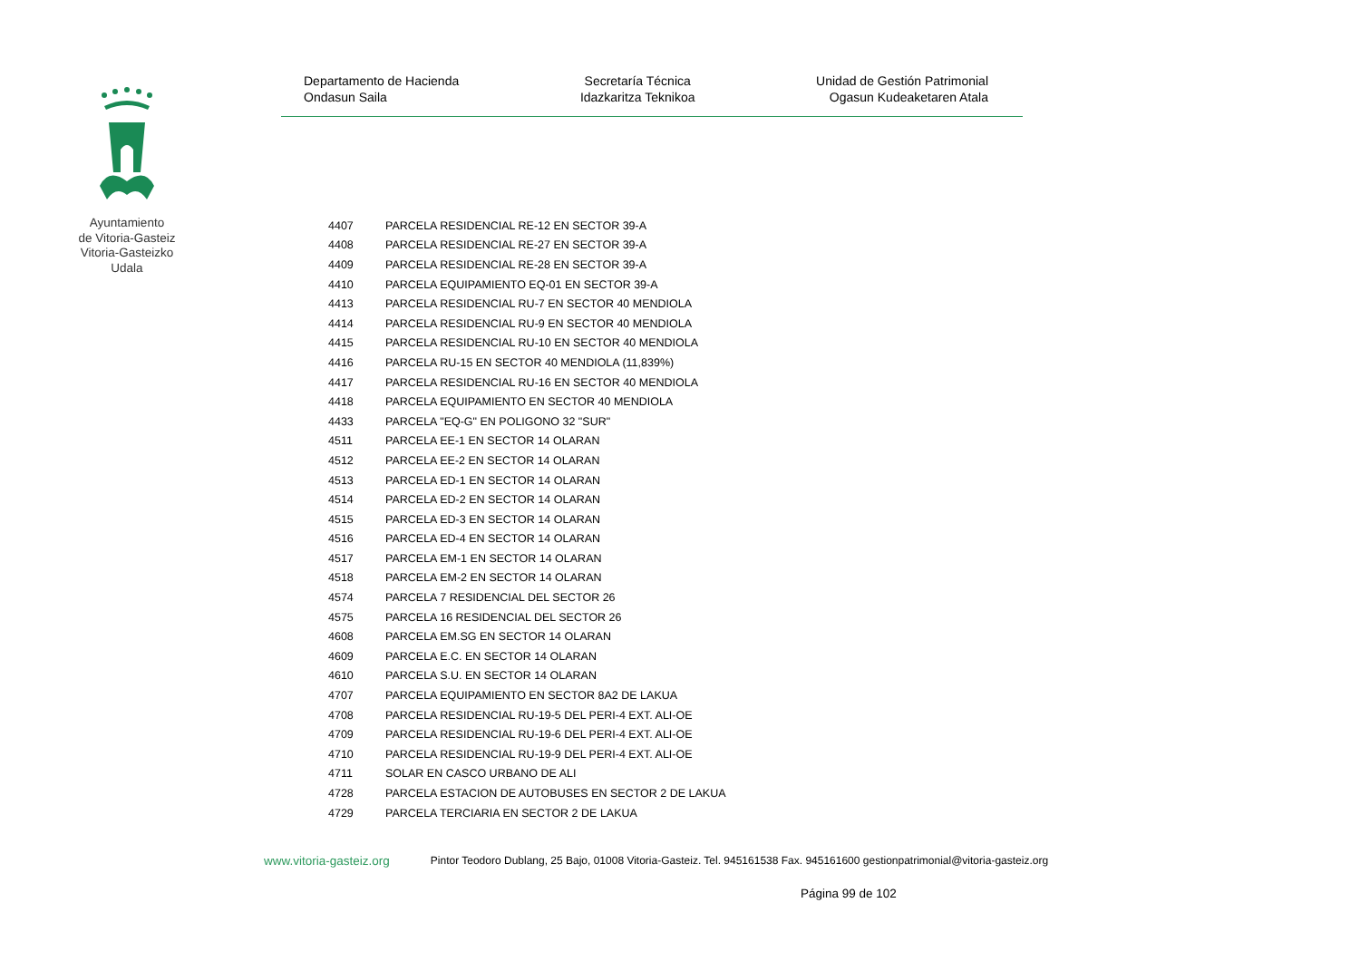Ayuntamiento
de Vitoria-Gasteiz
Vitoria-Gasteizko
Udala
Departamento de Hacienda
Ondasun Saila
Secretaría Técnica
Idazkaritza Teknikoa
Unidad de Gestión Patrimonial
Ogasun Kudeaketaren Atala
| 4407 | PARCELA RESIDENCIAL RE-12 EN SECTOR 39-A |
| 4408 | PARCELA RESIDENCIAL RE-27 EN SECTOR 39-A |
| 4409 | PARCELA RESIDENCIAL RE-28 EN SECTOR 39-A |
| 4410 | PARCELA EQUIPAMIENTO EQ-01 EN SECTOR 39-A |
| 4413 | PARCELA RESIDENCIAL RU-7 EN SECTOR 40 MENDIOLA |
| 4414 | PARCELA RESIDENCIAL RU-9 EN SECTOR 40 MENDIOLA |
| 4415 | PARCELA RESIDENCIAL RU-10 EN SECTOR 40 MENDIOLA |
| 4416 | PARCELA RU-15 EN SECTOR 40 MENDIOLA (11,839%) |
| 4417 | PARCELA RESIDENCIAL RU-16 EN SECTOR 40 MENDIOLA |
| 4418 | PARCELA EQUIPAMIENTO EN SECTOR 40 MENDIOLA |
| 4433 | PARCELA "EQ-G" EN POLIGONO 32 "SUR" |
| 4511 | PARCELA EE-1 EN SECTOR 14 OLARAN |
| 4512 | PARCELA EE-2 EN SECTOR 14 OLARAN |
| 4513 | PARCELA ED-1 EN SECTOR 14 OLARAN |
| 4514 | PARCELA ED-2 EN SECTOR 14 OLARAN |
| 4515 | PARCELA ED-3 EN SECTOR 14 OLARAN |
| 4516 | PARCELA ED-4 EN SECTOR 14 OLARAN |
| 4517 | PARCELA EM-1 EN SECTOR 14 OLARAN |
| 4518 | PARCELA EM-2 EN SECTOR 14 OLARAN |
| 4574 | PARCELA 7 RESIDENCIAL DEL SECTOR 26 |
| 4575 | PARCELA 16 RESIDENCIAL DEL SECTOR 26 |
| 4608 | PARCELA EM.SG EN SECTOR 14 OLARAN |
| 4609 | PARCELA E.C. EN SECTOR 14 OLARAN |
| 4610 | PARCELA S.U. EN SECTOR 14 OLARAN |
| 4707 | PARCELA EQUIPAMIENTO EN SECTOR 8A2 DE LAKUA |
| 4708 | PARCELA RESIDENCIAL RU-19-5 DEL PERI-4 EXT. ALI-OE |
| 4709 | PARCELA RESIDENCIAL RU-19-6 DEL PERI-4 EXT. ALI-OE |
| 4710 | PARCELA RESIDENCIAL RU-19-9 DEL PERI-4 EXT. ALI-OE |
| 4711 | SOLAR EN CASCO URBANO DE ALI |
| 4728 | PARCELA ESTACION DE AUTOBUSES EN SECTOR 2 DE LAKUA |
| 4729 | PARCELA TERCIARIA EN SECTOR 2 DE LAKUA |
www.vitoria-gasteiz.org Pintor Teodoro Dublang, 25 Bajo, 01008 Vitoria-Gasteiz. Tel. 945161538 Fax. 945161600 gestionpatrimonial@vitoria-gasteiz.org
Página 99 de 102